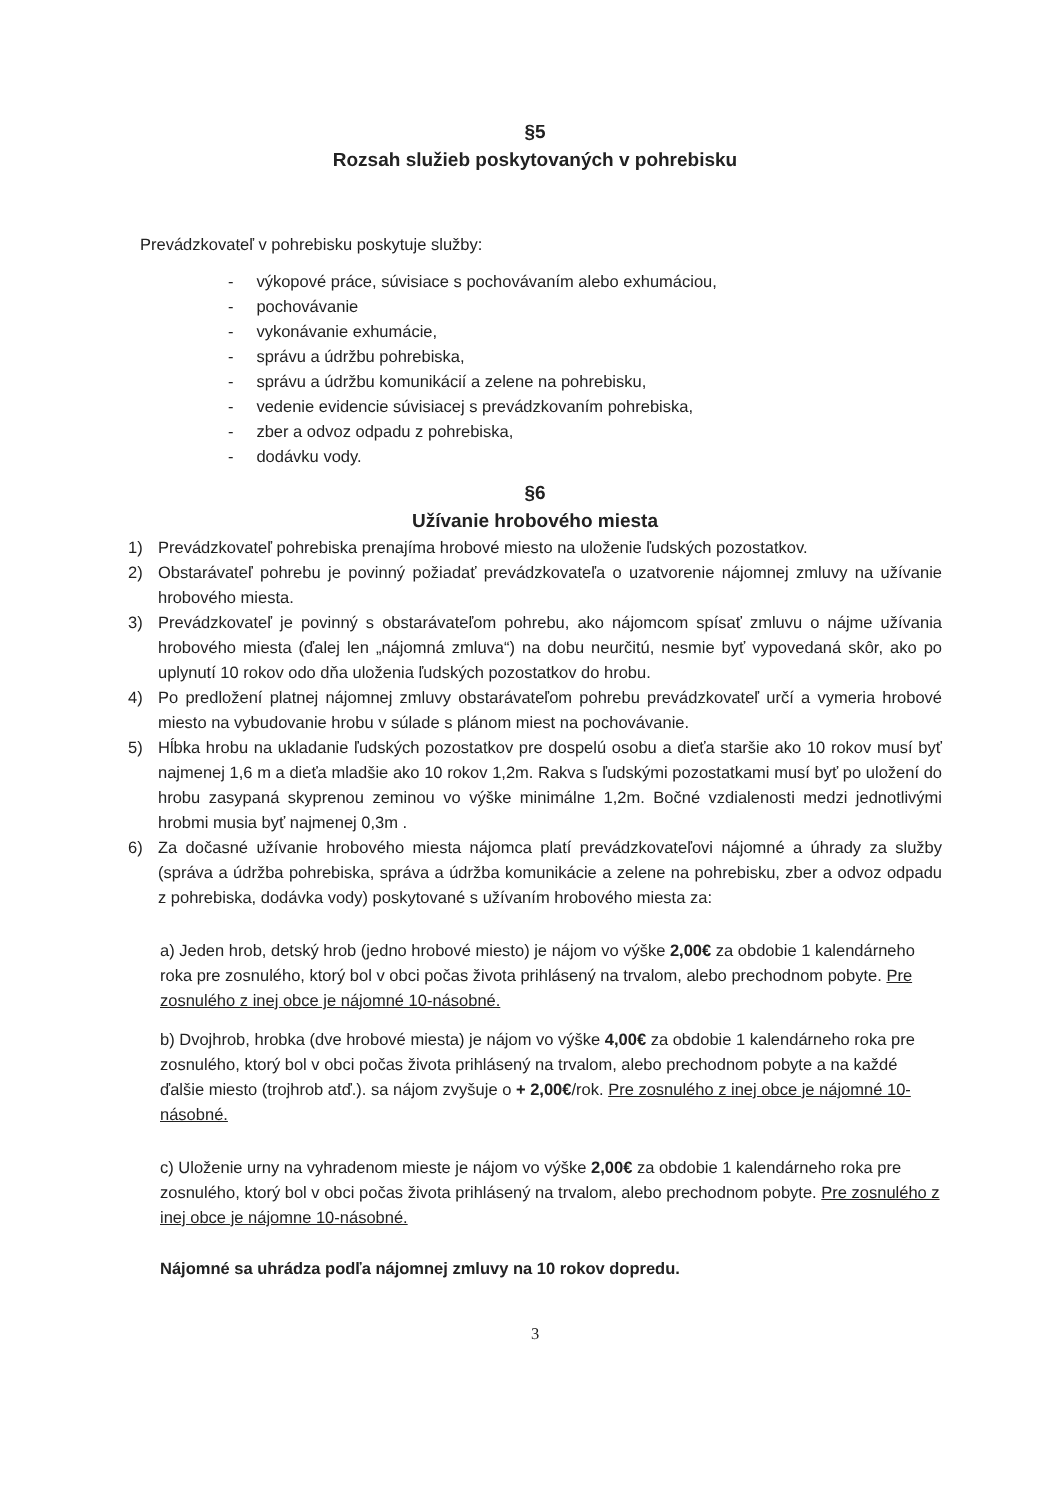§5
Rozsah služieb poskytovaných v pohrebisku
Prevádzkovateľ v pohrebisku poskytuje služby:
- výkopové práce, súvisiace s pochovávaním alebo exhumáciou,
- pochovávanie
- vykonávanie exhumácie,
- správu a údržbu pohrebiska,
- správu a údržbu komunikácií a zelene na pohrebisku,
- vedenie evidencie súvisiacej s prevádzkovaním pohrebiska,
- zber a odvoz odpadu z pohrebiska,
- dodávku vody.
§6
Užívanie hrobového miesta
1) Prevádzkovateľ pohrebiska prenajíma hrobové miesto na uloženie ľudských pozostatkov.
2) Obstarávateľ pohrebu je povinný požiadať prevádzkovateľa o uzatvorenie nájomnej zmluvy na užívanie hrobového miesta.
3) Prevádzkovateľ je povinný s obstarávateľom pohrebu, ako nájomcom spísať zmluvu o nájme užívania hrobového miesta (ďalej len „nájomná zmluva“) na dobu neurčitú, nesmie byť vypovedaná skôr, ako po uplynutí 10 rokov odo dňa uloženia ľudských pozostatkov do hrobu.
4) Po predložení platnej nájomnej zmluvy obstarávateľom pohrebu prevádzkovateľ určí a vymeria hrobové miesto na vybudovanie hrobu v súlade s plánom miest na pochovávanie.
5) Hĺbka hrobu na ukladanie ľudských pozostatkov pre dospelú osobu a dieťa staršie ako 10 rokov musí byť najmenej 1,6 m a dieťa mladšie ako 10 rokov 1,2m. Rakva s ľudskými pozostatkami musí byť po uložení do hrobu zasypaná skyprenou zeminou vo výške minimálne 1,2m. Bočné vzdialenosti medzi jednotlivými hrobmi musia byť najmenej 0,3m .
6) Za dočasné užívanie hrobového miesta nájomca platí prevádzkovateľovi nájomné a úhrady za služby (správa a údržba pohrebiska, správa a údržba komunikácie a zelene na pohrebisku, zber a odvoz odpadu z pohrebiska, dodávka vody) poskytované s užívaním hrobového miesta za:
a) Jeden hrob, detský hrob (jedno hrobové miesto) je nájom vo výške 2,00€ za obdobie 1 kalendárneho roka pre zosnulého, ktorý bol v obci počas života prihlásený na trvalom, alebo prechodnom pobyte. Pre zosnulého z inej obce je nájomné 10-násobné.
b) Dvojhrob, hrobka (dve hrobové miesta) je nájom vo výške 4,00€ za obdobie 1 kalendárneho roka pre zosnulého, ktorý bol v obci počas života prihlásený na trvalom, alebo prechodnom pobyte a na každé ďalšie miesto (trojhrob atď.). sa nájom zvyšuje o + 2,00€/rok. Pre zosnulého z inej obce je nájomné 10-násobné.
c) Uloženie urny na vyhradenom mieste je nájom vo výške 2,00€ za obdobie 1 kalendárneho roka pre zosnulého, ktorý bol v obci počas života prihlásený na trvalom, alebo prechodnom pobyte. Pre zosnulého z inej obce je nájomne 10-násobné.
Nájomné sa uhrádza podľa nájomnej zmluvy na 10 rokov dopredu.
3